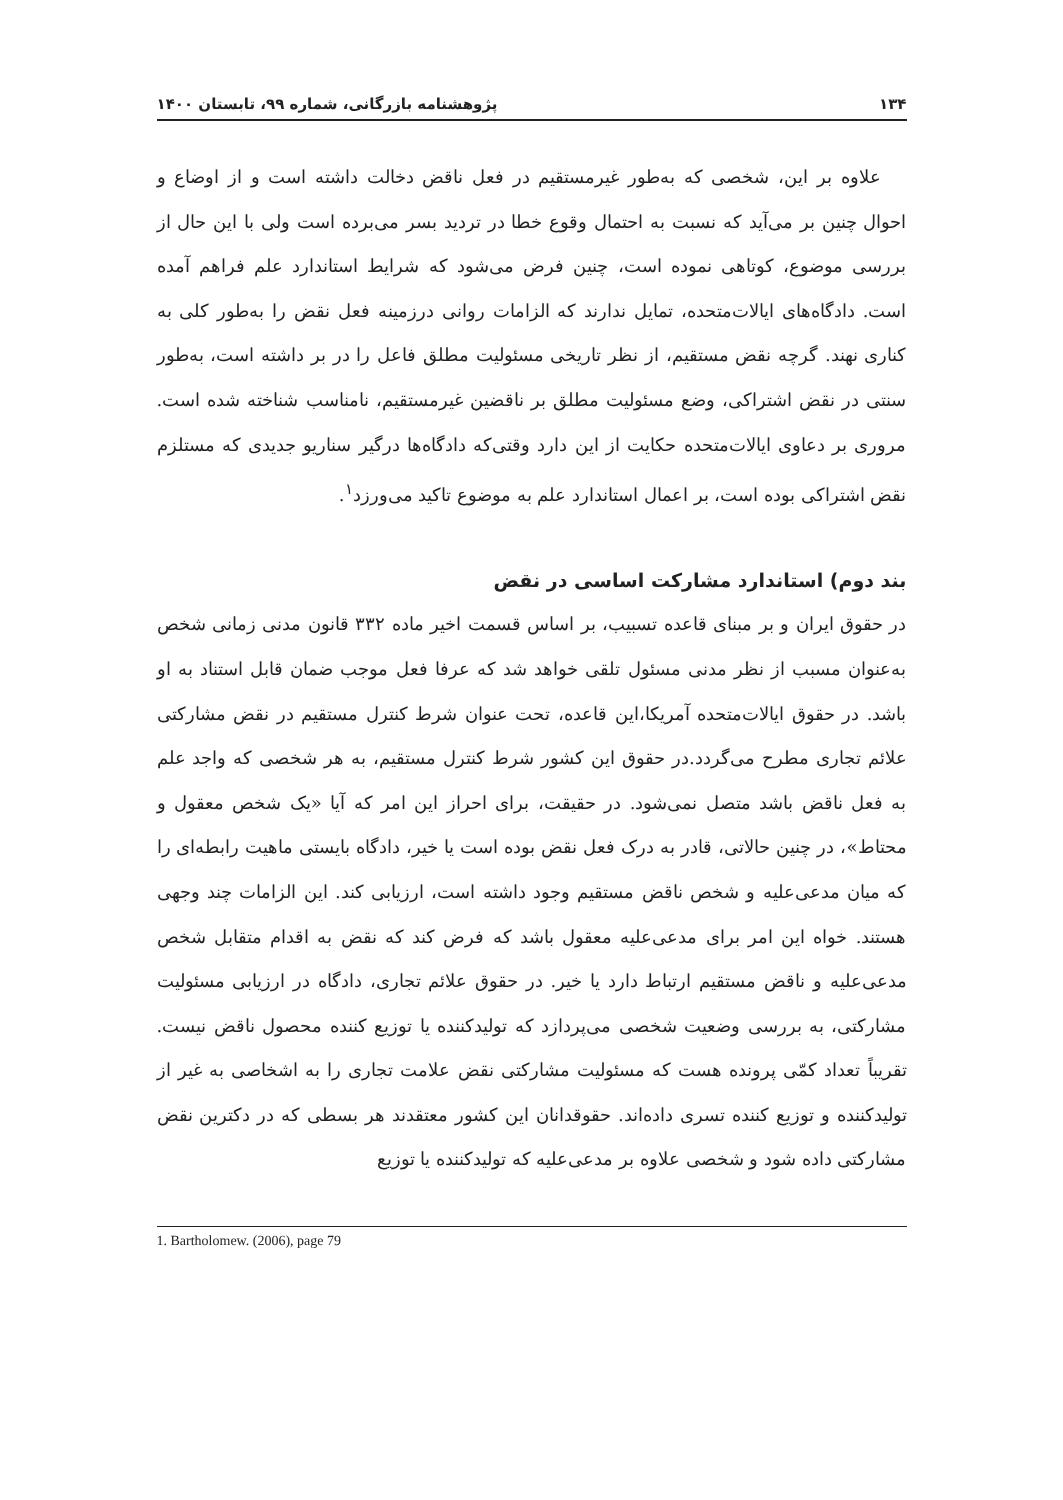۱۳۴ پژوهشنامه بازرگانی، شماره ۹۹، تابستان ۱۴۰۰
علاوه بر این، شخصی که به‌طور غیرمستقیم در فعل ناقض دخالت داشته است و از اوضاع و احوال چنین بر می‌آید که نسبت به احتمال وقوع خطا در تردید بسر می‌برده است ولی با این حال از بررسی موضوع، کوتاهی نموده است، چنین فرض می‌شود که شرایط استاندارد علم فراهم آمده است. دادگاه‌های ایالات‌متحده، تمایل ندارند که الزامات روانی درزمینه فعل نقض را به‌طور کلی به کناری نهند. گرچه نقض مستقیم، از نظر تاریخی مسئولیت مطلق فاعل را در بر داشته است، به‌طور سنتی در نقض اشتراکی، وضع مسئولیت مطلق بر ناقضین غیرمستقیم، نامناسب شناخته شده است. مروری بر دعاوی ایالات‌متحده حکایت از این دارد وقتی‌که دادگاه‌ها درگیر سناریو جدیدی که مستلزم نقض اشتراکی بوده است، بر اعمال استاندارد علم به موضوع تاکید می‌ورزد<sup>۱</sup>.
بند دوم) استاندارد مشارکت اساسی در نقض
در حقوق ایران و بر مبنای قاعده تسبیب، بر اساس قسمت اخیر ماده ۳۳۲ قانون مدنی زمانی شخص به‌عنوان مسبب از نظر مدنی مسئول تلقی خواهد شد که عرفا فعل موجب ضمان قابل استناد به او باشد. در حقوق ایالات‌متحده آمریکا،این قاعده، تحت عنوان شرط کنترل مستقیم در نقض مشارکتی علائم تجاری مطرح می‌گردد.در حقوق این کشور شرط کنترل مستقیم، به هر شخصی که واجد علم به فعل ناقض باشد متصل نمی‌شود. در حقیقت، برای احراز این امر که آیا «یک شخص معقول و محتاط»، در چنین حالاتی، قادر به درک فعل نقض بوده است یا خیر، دادگاه بایستی ماهیت رابطه‌ای را که میان مدعی‌علیه و شخص ناقض مستقیم وجود داشته است، ارزیابی کند. این الزامات چند وجهی هستند. خواه این امر برای مدعی‌علیه معقول باشد که فرض کند که نقض به اقدام متقابل شخص مدعی‌علیه و ناقض مستقیم ارتباط دارد یا خیر. در حقوق علائم تجاری، دادگاه در ارزیابی مسئولیت مشارکتی، به بررسی وضعیت شخصی می‌پردازد که تولیدکننده یا توزیع کننده محصول ناقض نیست. تقریباً تعداد کمّی پرونده هست که مسئولیت مشارکتی نقض علامت تجاری را به اشخاصی به غیر از تولیدکننده و توزیع کننده تسری داده‌اند. حقوقدانان این کشور معتقدند هر بسطی که در دکترین نقض مشارکتی داده شود و شخصی علاوه بر مدعی‌علیه که تولیدکننده یا توزیع
1. Bartholomew. (2006), page 79